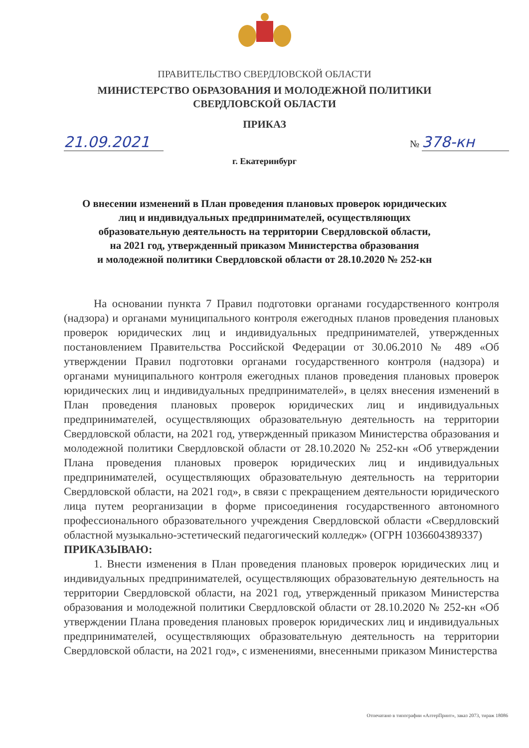ПРАВИТЕЛЬСТВО СВЕРДЛОВСКОЙ ОБЛАСТИ
МИНИСТЕРСТВО ОБРАЗОВАНИЯ И МОЛОДЕЖНОЙ ПОЛИТИКИ
СВЕРДЛОВСКОЙ ОБЛАСТИ
ПРИКАЗ
21.09.2021 № 378-кн
г. Екатеринбург
О внесении изменений в План проведения плановых проверок юридических
лиц и индивидуальных предпринимателей, осуществляющих
образовательную деятельность на территории Свердловской области,
на 2021 год, утвержденный приказом Министерства образования
и молодежной политики Свердловской области от 28.10.2020 № 252-кн
На основании пункта 7 Правил подготовки органами государственного контроля (надзора) и органами муниципального контроля ежегодных планов проведения плановых проверок юридических лиц и индивидуальных предпринимателей, утвержденных постановлением Правительства Российской Федерации от 30.06.2010 № 489 «Об утверждении Правил подготовки органами государственного контроля (надзора) и органами муниципального контроля ежегодных планов проведения плановых проверок юридических лиц и индивидуальных предпринимателей», в целях внесения изменений в План проведения плановых проверок юридических лиц и индивидуальных предпринимателей, осуществляющих образовательную деятельность на территории Свердловской области, на 2021 год, утвержденный приказом Министерства образования и молодежной политики Свердловской области от 28.10.2020 № 252-кн «Об утверждении Плана проведения плановых проверок юридических лиц и индивидуальных предпринимателей, осуществляющих образовательную деятельность на территории Свердловской области, на 2021 год», в связи с прекращением деятельности юридического лица путем реорганизации в форме присоединения государственного автономного профессионального образовательного учреждения Свердловской области «Свердловский областной музыкально-эстетический педагогический колледж» (ОГРН 1036604389337)
ПРИКАЗЫВАЮ:
1. Внести изменения в План проведения плановых проверок юридических лиц и индивидуальных предпринимателей, осуществляющих образовательную деятельность на территории Свердловской области, на 2021 год, утвержденный приказом Министерства образования и молодежной политики Свердловской области от 28.10.2020 № 252-кн «Об утверждении Плана проведения плановых проверок юридических лиц и индивидуальных предпринимателей, осуществляющих образовательную деятельность на территории Свердловской области, на 2021 год», с изменениями, внесенными приказом Министерства
Отпечатано в типографии «АлтерПринт», заказ 2073, тираж 18086